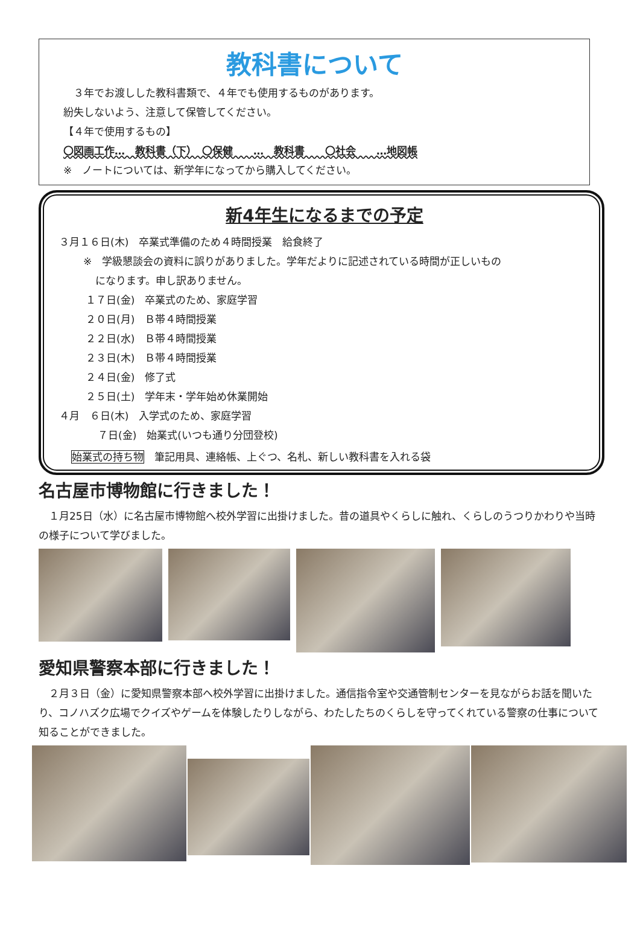教科書について
　３年でお渡しした教科書類で、４年でも使用するものがあります。
紛失しないよう、注意して保管してください。
【４年で使用するもの】
〇図画工作…　教科書（下）　〇保健　　…　教科書　　〇社会　　…地図帳
※　ノートについては、新学年になってから購入してください。
新4年生になるまでの予定
３月１６日(木)　卒業式準備のため４時間授業　給食終了
※　学級懇談会の資料に誤りがありました。学年だよりに記述されている時間が正しいもの
になります。申し訳ありません。
１７日(金)　卒業式のため、家庭学習
２０日(月)　Ｂ帯４時間授業
２２日(水)　Ｂ帯４時間授業
２３日(木)　Ｂ帯４時間授業
２４日(金)　修了式
２５日(土)　学年末・学年始め休業開始
４月　６日(木)　入学式のため、家庭学習
７日(金)　始業式(いつも通り分団登校)
始業式の持ち物　筆記用具、連絡帳、上ぐつ、名札、新しい教科書を入れる袋
名古屋市博物館に行きました！
　１月25日（水）に名古屋市博物館へ校外学習に出掛けました。昔の道具やくらしに触れ、くらしのうつりかわりや当時の様子について学びました。
愛知県警察本部に行きました！
　２月３日（金）に愛知県警察本部へ校外学習に出掛けました。通信指令室や交通管制センターを見ながらお話を聞いたり、コノハズク広場でクイズやゲームを体験したりしながら、わたしたちのくらしを守ってくれている警察の仕事について知ることができました。